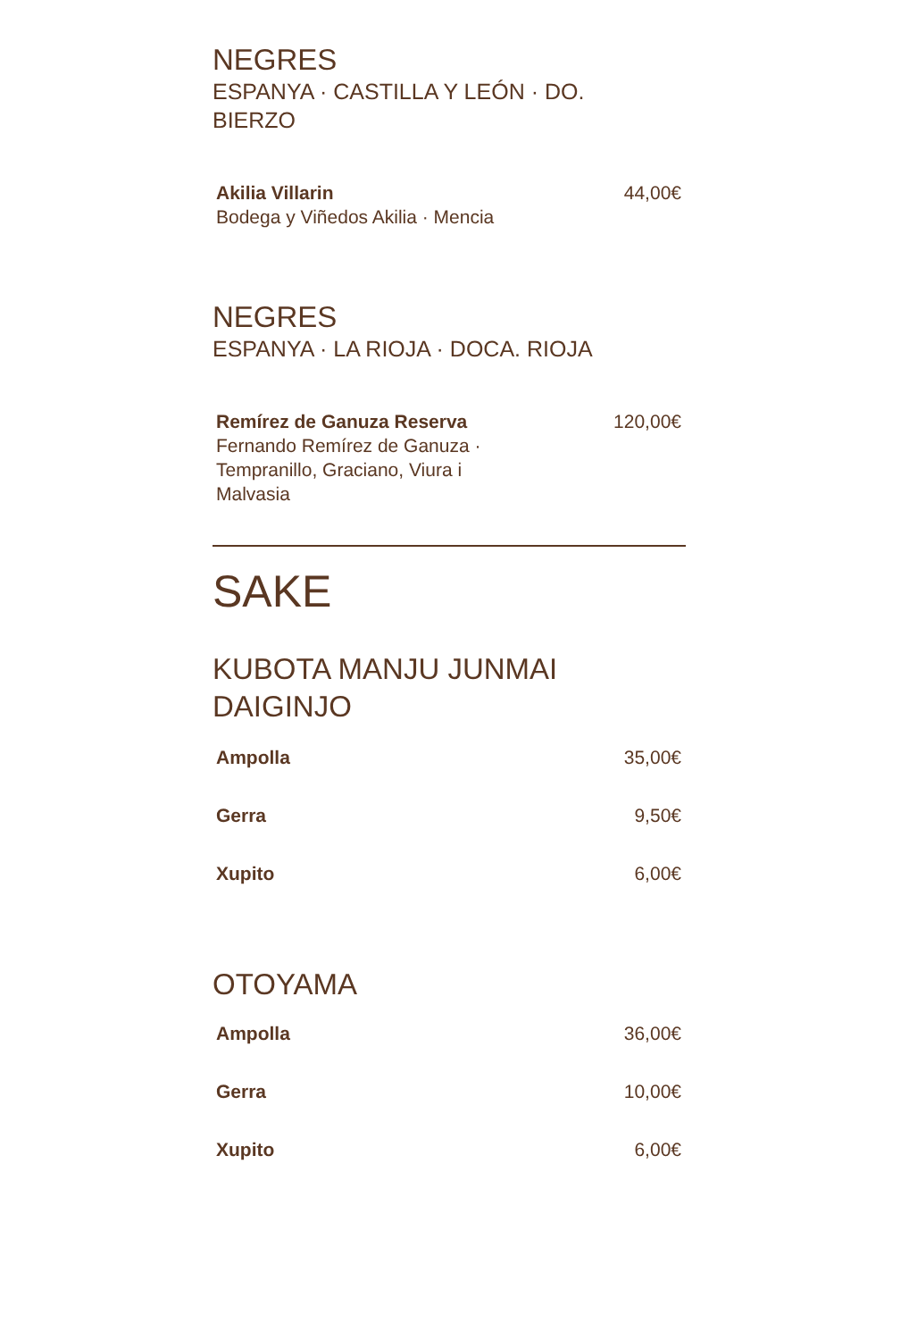NEGRES
ESPANYA · CASTILLA Y LEÓN · DO.
BIERZO
Akilia Villarin
Bodega y Viñedos Akilia · Mencia
44,00€
NEGRES
ESPANYA · LA RIOJA · DOCA. RIOJA
Remírez de Ganuza Reserva
Fernando Remírez de Ganuza ·
Tempranillo, Graciano, Viura i
Malvasia
120,00€
SAKE
KUBOTA MANJU JUNMAI
DAIGINJO
Ampolla 35,00€
Gerra 9,50€
Xupito 6,00€
OTOYAMA
Ampolla 36,00€
Gerra 10,00€
Xupito 6,00€